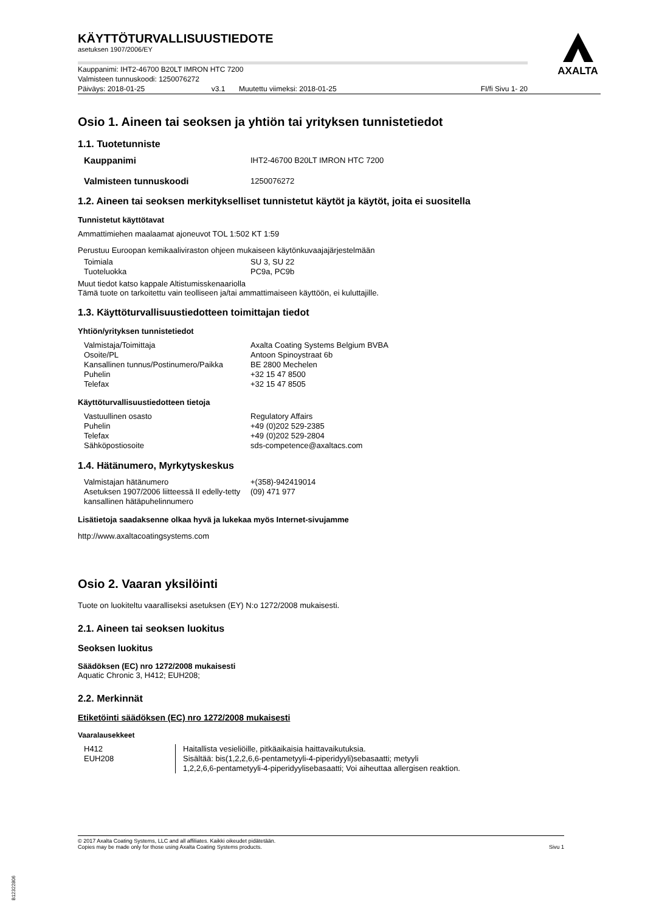AXALTA
KÄYTTÖTURVALLISUUSTIEDOTE
asetuksen 1907/2006/EY
Kauppanimi: IHT2-46700 B20LT IMRON HTC 7200
Valmisteen tunnuskoodi: 1250076272
| Päiväys: 2018-01-25 | v3.1 | Muutettu viimeksi: 2018-01-25 | FI/fi Sivu 1- 20 |
Osio 1. Aineen tai seoksen ja yhtiön tai yrityksen tunnistetiedot
1.1. Tuotetunniste
| Kauppanimi | IHT2-46700 B20LT IMRON HTC 7200 |
| Valmisteen tunnuskoodi | 1250076272 |
1.2. Aineen tai seoksen merkitykselliset tunnistetut käytöt ja käytöt, joita ei suositella
Tunnistetut käyttötavat
Ammattimiehen maalaamat ajoneuvot TOL 1:502 KT 1:59
Perustuu Euroopan kemikaaliviraston ohjeen mukaiseen käytönkuvaajajärjestelmään
| Toimiala | SU 3, SU 22 |
| Tuoteluokka | PC9a, PC9b |
Muut tiedot katso kappale Altistumisskenaariolla
Tämä tuote on tarkoitettu vain teolliseen ja/tai ammattimaiseen käyttöön, ei kuluttajille.
1.3. Käyttöturvallisuustiedotteen toimittajan tiedot
Yhtiön/yrityksen tunnistetiedot
| Valmistaja/Toimittaja | Axalta Coating Systems Belgium BVBA |
| Osoite/PL | Antoon Spinoystraat 6b |
| Kansallinen tunnus/Postinumero/Paikka | BE 2800 Mechelen |
| Puhelin | +32 15 47 8500 |
| Telefax | +32 15 47 8505 |
Käyttöturvallisuustiedotteen tietoja
| Vastuullinen osasto | Regulatory Affairs |
| Puhelin | +49 (0)202 529-2385 |
| Telefax | +49 (0)202 529-2804 |
| Sähköpostiosoite | sds-competence@axaltacs.com |
1.4. Hätänumero, Myrkytyskeskus
| Valmistajan hätänumero | +(358)-942419014 |
| Asetuksen 1907/2006 liitteessä II edelly-tetty kansallinen hätäpuhelinnumero | (09) 471 977 |
Lisätietoja saadaksenne olkaa hyvä ja lukekaa myös Internet-sivujamme
http://www.axaltacoatingsystems.com
Osio 2. Vaaran yksilöinti
Tuote on luokiteltu vaaralliseksi asetuksen (EY) N:o 1272/2008 mukaisesti.
2.1. Aineen tai seoksen luokitus
Seoksen luokitus
Säädöksen (EC) nro 1272/2008 mukaisesti
Aquatic Chronic 3, H412; EUH208;
2.2. Merkinnät
Etiketöinti säädöksen (EC) nro 1272/2008 mukaisesti
Vaaralausekkeet
| H412 EUH208 | Haitallista vesieliöille, pitkäaikaisia haittavaikutuksia. Sisältää: bis(1,2,2,6,6-pentametyyli-4-piperidyyli)sebasaatti; metyyli 1,2,2,6,6-pentametyyli-4-piperidyylisebasaatti; Voi aiheuttaa allergisen reaktion. |
© 2017 Axalta Coating Systems, LLC and all affiliates. Kaikki oikeudet pidätetään.
Copies may be made only for those using Axalta Coating Systems products. Sivu 1
B12322806